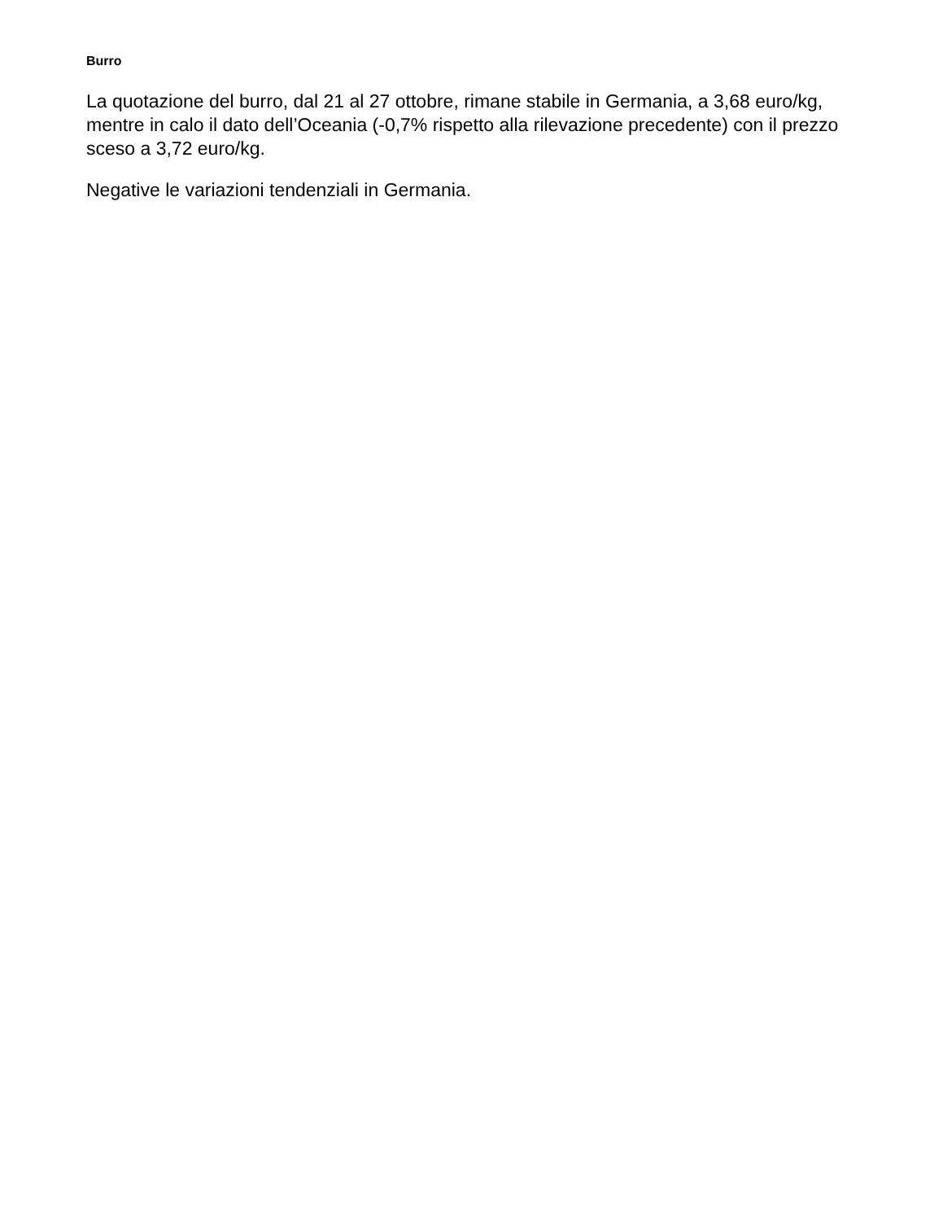Burro
La quotazione del burro, dal 21 al 27 ottobre, rimane stabile in Germania, a 3,68 euro/kg, mentre in calo il dato dell’Oceania (-0,7% rispetto alla rilevazione precedente) con il prezzo sceso a 3,72 euro/kg.
Negative le variazioni tendenziali in Germania.